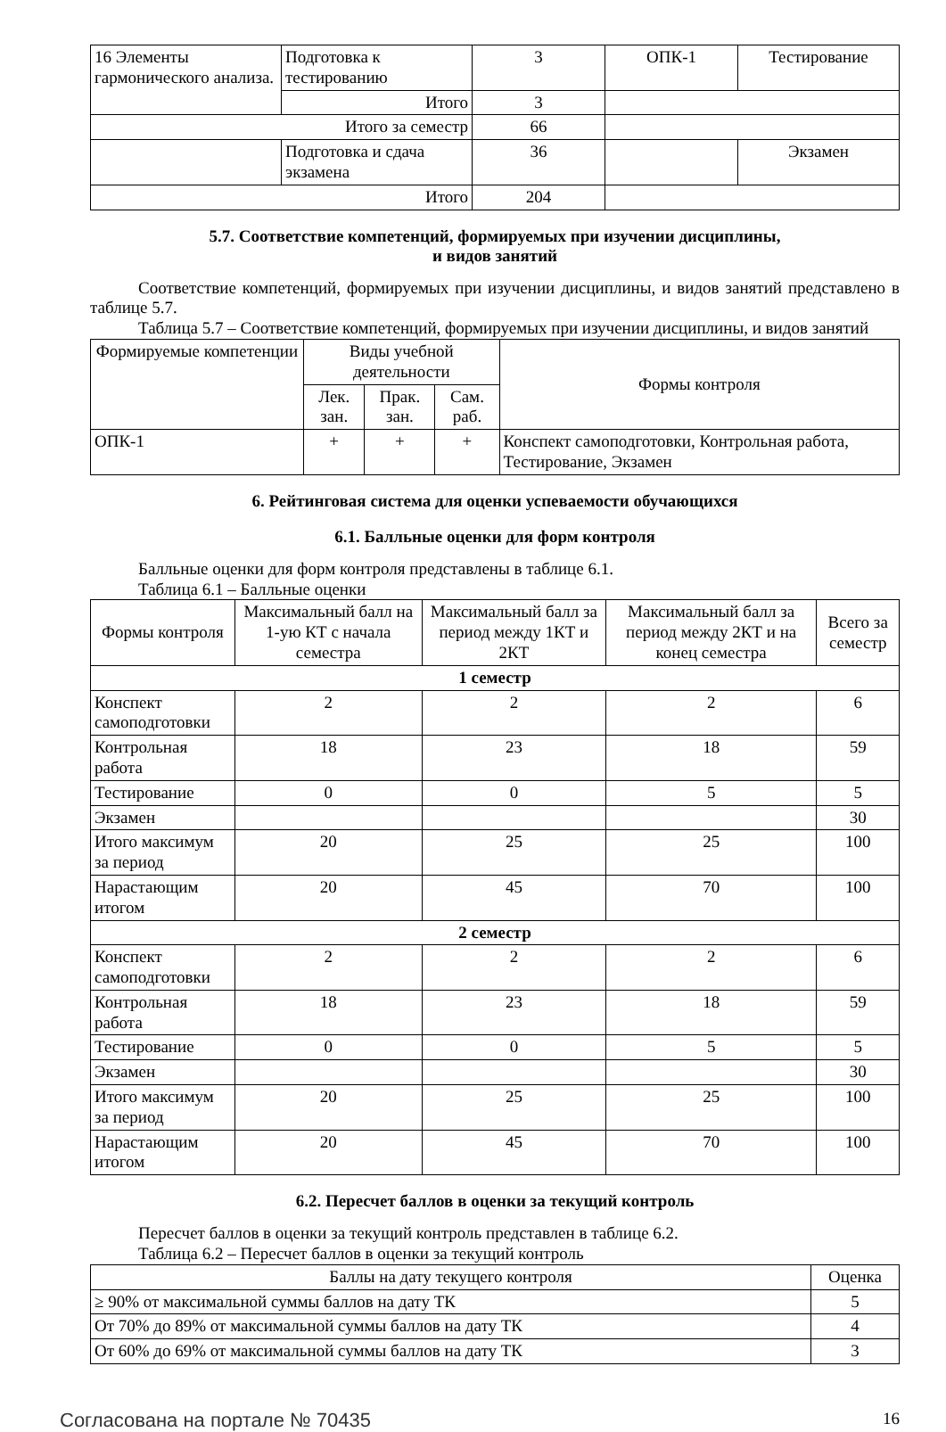| 16 Элементы гармонического анализа. | Подготовка к тестированию | 3 | ОПК-1 | Тестирование |
| | Итого | 3 | | |
| Итого за семестр | | 66 | | |
| | Подготовка и сдача экзамена | 36 | | Экзамен |
| Итого | | 204 | | |
5.7. Соответствие компетенций, формируемых при изучении дисциплины,
и видов занятий
Соответствие компетенций, формируемых при изучении дисциплины, и видов занятий представлено в таблице 5.7.
Таблица 5.7 – Соответствие компетенций, формируемых при изучении дисциплины, и видов занятий
| Формируемые компетенции | Виды учебной деятельности | | | Формы контроля |
| --- | --- | --- | --- | --- |
| | Лек. зан. | Прак. зан. | Сам. раб. | |
| ОПК-1 | + | + | + | Конспект самоподготовки, Контрольная работа, Тестирование, Экзамен |
6. Рейтинговая система для оценки успеваемости обучающихся
6.1. Балльные оценки для форм контроля
Балльные оценки для форм контроля представлены в таблице 6.1.
Таблица 6.1 – Балльные оценки
| Формы контроля | Максимальный балл на 1-ую КТ с начала семестра | Максимальный балл за период между 1КТ и 2КТ | Максимальный балл за период между 2КТ и на конец семестра | Всего за семестр |
| --- | --- | --- | --- | --- |
| 1 семестр | | | | |
| Конспект самоподготовки | 2 | 2 | 2 | 6 |
| Контрольная работа | 18 | 23 | 18 | 59 |
| Тестирование | 0 | 0 | 5 | 5 |
| Экзамен | | | | 30 |
| Итого максимум за период | 20 | 25 | 25 | 100 |
| Нарастающим итогом | 20 | 45 | 70 | 100 |
| 2 семестр | | | | |
| Конспект самоподготовки | 2 | 2 | 2 | 6 |
| Контрольная работа | 18 | 23 | 18 | 59 |
| Тестирование | 0 | 0 | 5 | 5 |
| Экзамен | | | | 30 |
| Итого максимум за период | 20 | 25 | 25 | 100 |
| Нарастающим итогом | 20 | 45 | 70 | 100 |
6.2. Пересчет баллов в оценки за текущий контроль
Пересчет баллов в оценки за текущий контроль представлен в таблице 6.2.
Таблица 6.2 – Пересчет баллов в оценки за текущий контроль
| Баллы на дату текущего контроля | Оценка |
| --- | --- |
| ≥ 90% от максимальной суммы баллов на дату ТК | 5 |
| От 70% до 89% от максимальной суммы баллов на дату ТК | 4 |
| От 60% до 69% от максимальной суммы баллов на дату ТК | 3 |
Согласована на портале № 70435 16